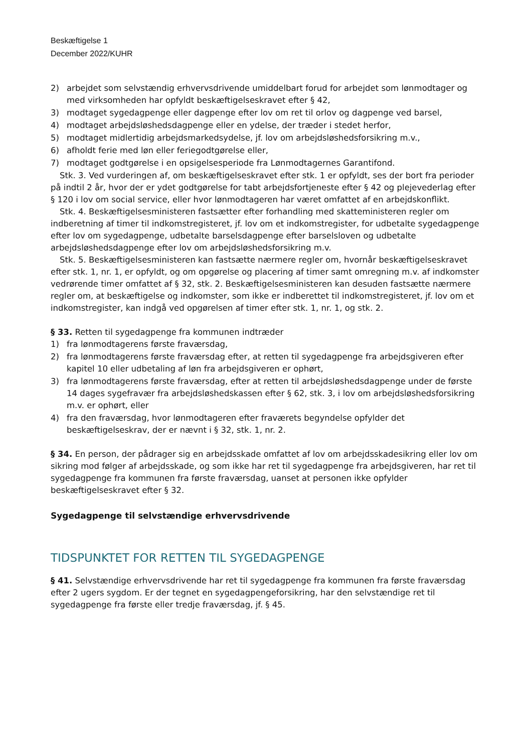Beskæftigelse 1
December 2022/KUHR
2) arbejdet som selvstændig erhvervsdrivende umiddelbart forud for arbejdet som lønmodtager og med virksomheden har opfyldt beskæftigelseskravet efter § 42,
3) modtaget sygedagpenge eller dagpenge efter lov om ret til orlov og dagpenge ved barsel,
4) modtaget arbejdsløshedsdagpenge eller en ydelse, der træder i stedet herfor,
5) modtaget midlertidig arbejdsmarkedsydelse, jf. lov om arbejdsløshedsforsikring m.v.,
6) afholdt ferie med løn eller feriegodtgørelse eller,
7) modtaget godtgørelse i en opsigelsesperiode fra Lønmodtagernes Garantifond.
Stk. 3. Ved vurderingen af, om beskæftigelseskravet efter stk. 1 er opfyldt, ses der bort fra perioder på indtil 2 år, hvor der er ydet godtgørelse for tabt arbejdsfortjeneste efter § 42 og plejevederlag efter § 120 i lov om social service, eller hvor lønmodtageren har været omfattet af en arbejdskonflikt.
Stk. 4. Beskæftigelsesministeren fastsætter efter forhandling med skatteministeren regler om indberetning af timer til indkomstregisteret, jf. lov om et indkomstregister, for udbetalte sygedagpenge efter lov om sygedagpenge, udbetalte barselsdagpenge efter barselsloven og udbetalte arbejdsløshedsdagpenge efter lov om arbejdsløshedsforsikring m.v.
Stk. 5. Beskæftigelsesministeren kan fastsætte nærmere regler om, hvornår beskæftigelseskravet efter stk. 1, nr. 1, er opfyldt, og om opgørelse og placering af timer samt omregning m.v. af indkomster vedrørende timer omfattet af § 32, stk. 2. Beskæftigelsesministeren kan desuden fastsætte nærmere regler om, at beskæftigelse og indkomster, som ikke er indberettet til indkomstregisteret, jf. lov om et indkomstregister, kan indgå ved opgørelsen af timer efter stk. 1, nr. 1, og stk. 2.
§ 33. Retten til sygedagpenge fra kommunen indtræder
1) fra lønmodtagerens første fraværsdag,
2) fra lønmodtagerens første fraværsdag efter, at retten til sygedagpenge fra arbejdsgiveren efter kapitel 10 eller udbetaling af løn fra arbejdsgiveren er ophørt,
3) fra lønmodtagerens første fraværsdag, efter at retten til arbejdsløshedsdagpenge under de første 14 dages sygefravær fra arbejdsløshedskassen efter § 62, stk. 3, i lov om arbejdsløshedsforsikring m.v. er ophørt, eller
4) fra den fraværsdag, hvor lønmodtageren efter fraværets begyndelse opfylder det beskæftigelseskrav, der er nævnt i § 32, stk. 1, nr. 2.
§ 34. En person, der pådrager sig en arbejdsskade omfattet af lov om arbejdsskadesikring eller lov om sikring mod følger af arbejdsskade, og som ikke har ret til sygedagpenge fra arbejdsgiveren, har ret til sygedagpenge fra kommunen fra første fraværsdag, uanset at personen ikke opfylder beskæftigelseskravet efter § 32.
Sygedagpenge til selvstændige erhvervsdrivende
TIDSPUNKTET FOR RETTEN TIL SYGEDAGPENGE
§ 41. Selvstændige erhvervsdrivende har ret til sygedagpenge fra kommunen fra første fraværsdag efter 2 ugers sygdom. Er der tegnet en sygedagpengeforsikring, har den selvstændige ret til sygedagpenge fra første eller tredje fraværsdag, jf. § 45.